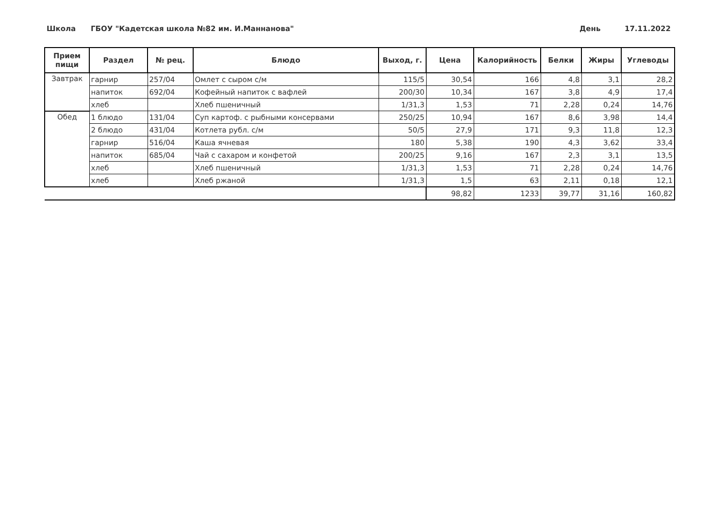Школа ГБОУ "Кадетская школа №82 им. И.Маннанова" День 17.11.2022
| Прием пищи | Раздел | № рец. | Блюдо | Выход, г. | Цена | Калорийность | Белки | Жиры | Углеводы |
| --- | --- | --- | --- | --- | --- | --- | --- | --- | --- |
| Завтрак | гарнир | 257/04 | Омлет с сыром с/м | 115/5 | 30,54 | 166 | 4,8 | 3,1 | 28,2 |
| | напиток | 692/04 | Кофейный напиток с вафлей | 200/30 | 10,34 | 167 | 3,8 | 4,9 | 17,4 |
| | хлеб | | Хлеб пшеничный | 1/31,3 | 1,53 | 71 | 2,28 | 0,24 | 14,76 |
| Обед | 1 блюдо | 131/04 | Суп картоф. с рыбными консервами | 250/25 | 10,94 | 167 | 8,6 | 3,98 | 14,4 |
| | 2 блюдо | 431/04 | Котлета рубл. с/м | 50/5 | 27,9 | 171 | 9,3 | 11,8 | 12,3 |
| | гарнир | 516/04 | Каша ячневая | 180 | 5,38 | 190 | 4,3 | 3,62 | 33,4 |
| | напиток | 685/04 | Чай с сахаром и конфетой | 200/25 | 9,16 | 167 | 2,3 | 3,1 | 13,5 |
| | хлеб | | Хлеб пшеничный | 1/31,3 | 1,53 | 71 | 2,28 | 0,24 | 14,76 |
| | хлеб | | Хлеб ржаной | 1/31,3 | 1,5 | 63 | 2,11 | 0,18 | 12,1 |
| | | | | | 98,82 | 1233 | 39,77 | 31,16 | 160,82 |